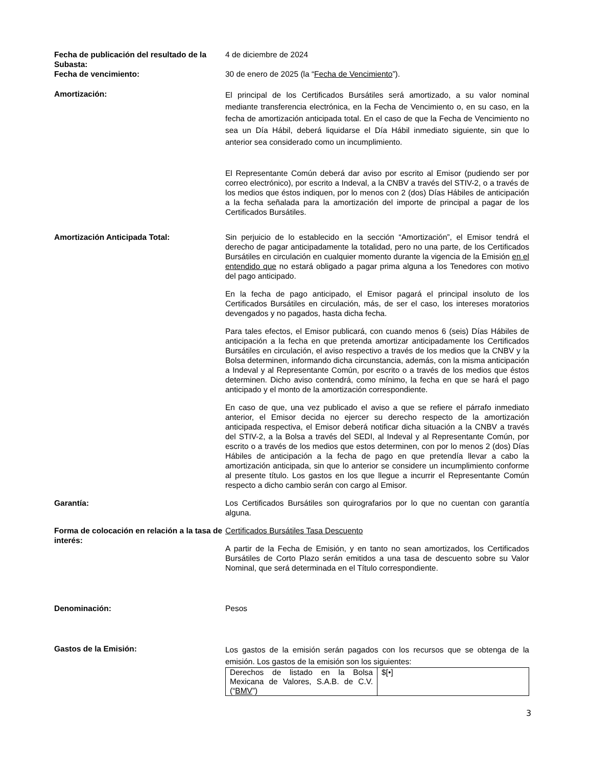Fecha de publicación del resultado de la Subasta:
4 de diciembre de 2024
Fecha de vencimiento: 30 de enero de 2025 (la “Fecha de Vencimiento”).
Amortización:
El principal de los Certificados Bursátiles será amortizado, a su valor nominal mediante transferencia electrónica, en la Fecha de Vencimiento o, en su caso, en la fecha de amortización anticipada total. En el caso de que la Fecha de Vencimiento no sea un Día Hábil, deberá liquidarse el Día Hábil inmediato siguiente, sin que lo anterior sea considerado como un incumplimiento.
El Representante Común deberá dar aviso por escrito al Emisor (pudiendo ser por correo electrónico), por escrito a Indeval, a la CNBV a través del STIV-2, o a través de los medios que éstos indiquen, por lo menos con 2 (dos) Días Hábiles de anticipación a la fecha señalada para la amortización del importe de principal a pagar de los Certificados Bursátiles.
Amortización Anticipada Total: Sin perjuicio de lo establecido en la sección “Amortización”, el Emisor tendrá el derecho de pagar anticipadamente la totalidad, pero no una parte, de los Certificados Bursátiles en circulación en cualquier momento durante la vigencia de la Emisión en el entendido que no estará obligado a pagar prima alguna a los Tenedores con motivo del pago anticipado.
En la fecha de pago anticipado, el Emisor pagará el principal insoluto de los Certificados Bursátiles en circulación, más, de ser el caso, los intereses moratorios devengados y no pagados, hasta dicha fecha.
Para tales efectos, el Emisor publicará, con cuando menos 6 (seis) Días Hábiles de anticipación a la fecha en que pretenda amortizar anticipadamente los Certificados Bursátiles en circulación, el aviso respectivo a través de los medios que la CNBV y la Bolsa determinen, informando dicha circunstancia, además, con la misma anticipación a Indeval y al Representante Común, por escrito o a través de los medios que éstos determinen. Dicho aviso contendrá, como mínimo, la fecha en que se hará el pago anticipado y el monto de la amortización correspondiente.
En caso de que, una vez publicado el aviso a que se refiere el párrafo inmediato anterior, el Emisor decida no ejercer su derecho respecto de la amortización anticipada respectiva, el Emisor deberá notificar dicha situación a la CNBV a través del STIV-2, a la Bolsa a través del SEDI, al Indeval y al Representante Común, por escrito o a través de los medios que estos determinen, con por lo menos 2 (dos) Días Hábiles de anticipación a la fecha de pago en que pretendía llevar a cabo la amortización anticipada, sin que lo anterior se considere un incumplimiento conforme al presente título. Los gastos en los que llegue a incurrir el Representante Común respecto a dicho cambio serán con cargo al Emisor.
Garantía: Los Certificados Bursátiles son quirografarios por lo que no cuentan con garantía alguna.
Forma de colocación en relación a la tasa de interés:
Certificados Bursátiles Tasa Descuento
A partir de la Fecha de Emisión, y en tanto no sean amortizados, los Certificados Bursátiles de Corto Plazo serán emitidos a una tasa de descuento sobre su Valor Nominal, que será determinada en el Título correspondiente.
Denominación: Pesos
Gastos de la Emisión:
Los gastos de la emisión serán pagados con los recursos que se obtenga de la emisión. Los gastos de la emisión son los siguientes:
| Derechos de listado en la Bolsa Mexicana de Valores, S.A.B. de C.V. (“ BMV ”) | $[•] |
3